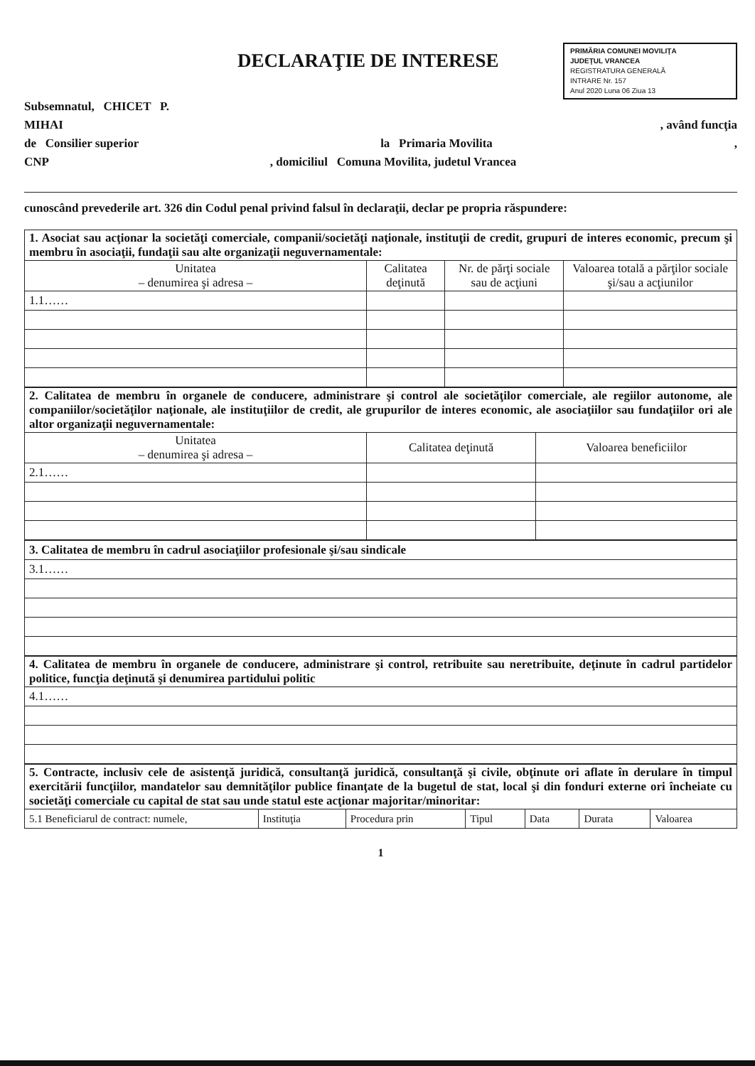DECLARAŢIE DE INTERESE
PRIMĂRIA COMUNEI MOVILIŢA
JUDEŢUL VRANCEA
REGISTRATURA GENERALĂ
INTRARE Nr. 157
Anul 2020 Luna 06 Ziua 13
Subsemnatul, CHICET P.
MIHAI, având funcţia
de Consilier superior la Primaria Movilita,
CNP, domiciliul Comuna Movilita, judetul Vrancea
cunoscând prevederile art. 326 din Codul penal privind falsul în declaraţii, declar pe propria răspundere:
| 1. Asociat sau acţionar la societăţi comerciale, companii/societăţi naţionale, instituţii de credit, grupuri de interes economic, precum şi membru în asociaţii, fundaţii sau alte organizaţii neguvernamentale: | | | |
| Unitatea – denumirea şi adresa – | Calitatea deţinută | Nr. de părţi sociale sau de acţiuni | Valoarea totală a părţilor sociale şi/sau a acţiunilor |
| 1.1…… | | | |
| 2. Calitatea de membru în organele de conducere, administrare şi control ale societăţilor comerciale, ale regiilor autonome, ale companiilor/societăţilor naţionale, ale instituţiilor de credit, ale grupurilor de interes economic, ale asociaţiilor sau fundaţiilor ori ale altor organizaţii neguvernamentale: | | |
| Unitatea – denumirea şi adresa – | Calitatea deţinută | Valoarea beneficiilor |
| 2.1…… | | |
| 3. Calitatea de membru în cadrul asociaţiilor profesionale şi/sau sindicale |
| 3.1…… |
| 4. Calitatea de membru în organele de conducere, administrare şi control, retribuite sau neretribuite, deţinute în cadrul partidelor politice, funcţia deţinută şi denumirea partidului politic |
| 4.1…… |
| 5. Contracte, inclusiv cele de asistenţă juridică, consultanţă juridică, consultanţă şi civile, obţinute ori aflate în derulare în timpul exercitării funcţiilor, mandatelor sau demnităţilor publice finanţate de la bugetul de stat, local şi din fonduri externe ori încheiate cu societăţi comerciale cu capital de stat sau unde statul este acţionar majoritar/minoritar: | | | | | | |
| 5.1 Beneficiarul de contract: numele, | Instituţia | Procedura prin | Tipul | Data | Durata | Valoarea |
1